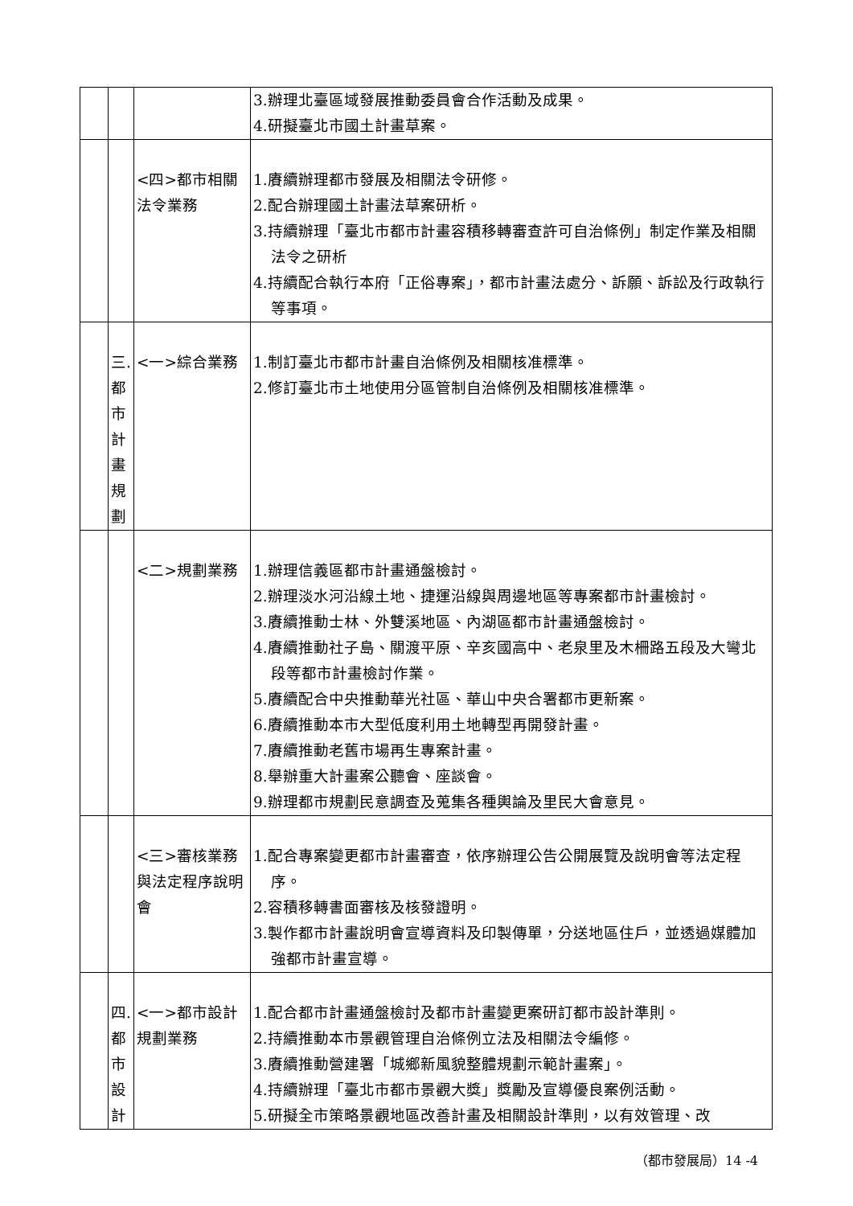| | | | 3.辦理北臺區域發展推動委員會合作活動及成果。 4.研擬臺北市國土計畫草案。 |
| | | <四>都市相關法令業務 | 1.賡續辦理都市發展及相關法令研修。 2.配合辦理國土計畫法草案研析。 3.持續辦理「臺北市都市計畫容積移轉審查許可自治條例」制定作業及相關法令之研析 4.持續配合執行本府「正俗專案」，都市計畫法處分、訴願、訴訟及行政執行等事項。 |
| | 三. 都 市 計 畫 規 劃 | <一>綜合業務 | 1.制訂臺北市都市計畫自治條例及相關核准標準。 2.修訂臺北市土地使用分區管制自治條例及相關核准標準。 |
| | | <二>規劃業務 | 1.辦理信義區都市計畫通盤檢討。 2.辦理淡水河沿線土地、捷運沿線與周邊地區等專案都市計畫檢討。 3.賡續推動士林、外雙溪地區、內湖區都市計畫通盤檢討。 4.賡續推動社子島、關渡平原、辛亥國高中、老泉里及木柵路五段及大彎北段等都市計畫檢討作業。 5.賡續配合中央推動華光社區、華山中央合署都市更新案。 6.賡續推動本市大型低度利用土地轉型再開發計畫。 7.賡續推動老舊市場再生專案計畫。 8.舉辦重大計畫案公聽會、座談會。 9.辦理都市規劃民意調查及蒐集各種輿論及里民大會意見。 |
| | | <三>審核業務與法定程序說明會 | 1.配合專案變更都市計畫審查，依序辦理公告公開展覽及說明會等法定程序。 2.容積移轉書面審核及核發證明。 3.製作都市計畫說明會宣導資料及印製傳單，分送地區住戶，並透過媒體加強都市計畫宣導。 |
| | 四. 都 市 設 計 | <一>都市設計規劃業務 | 1.配合都市計畫通盤檢討及都市計畫變更案研訂都市設計準則。 2.持續推動本市景觀管理自治條例立法及相關法令編修。 3.賡續推動營建署「城鄉新風貌整體規劃示範計畫案」。 4.持續辦理「臺北市都市景觀大獎」獎勵及宣導優良案例活動。 5.研擬全市策略景觀地區改善計畫及相關設計準則，以有效管理、改 |
（都市發展局）14 -4